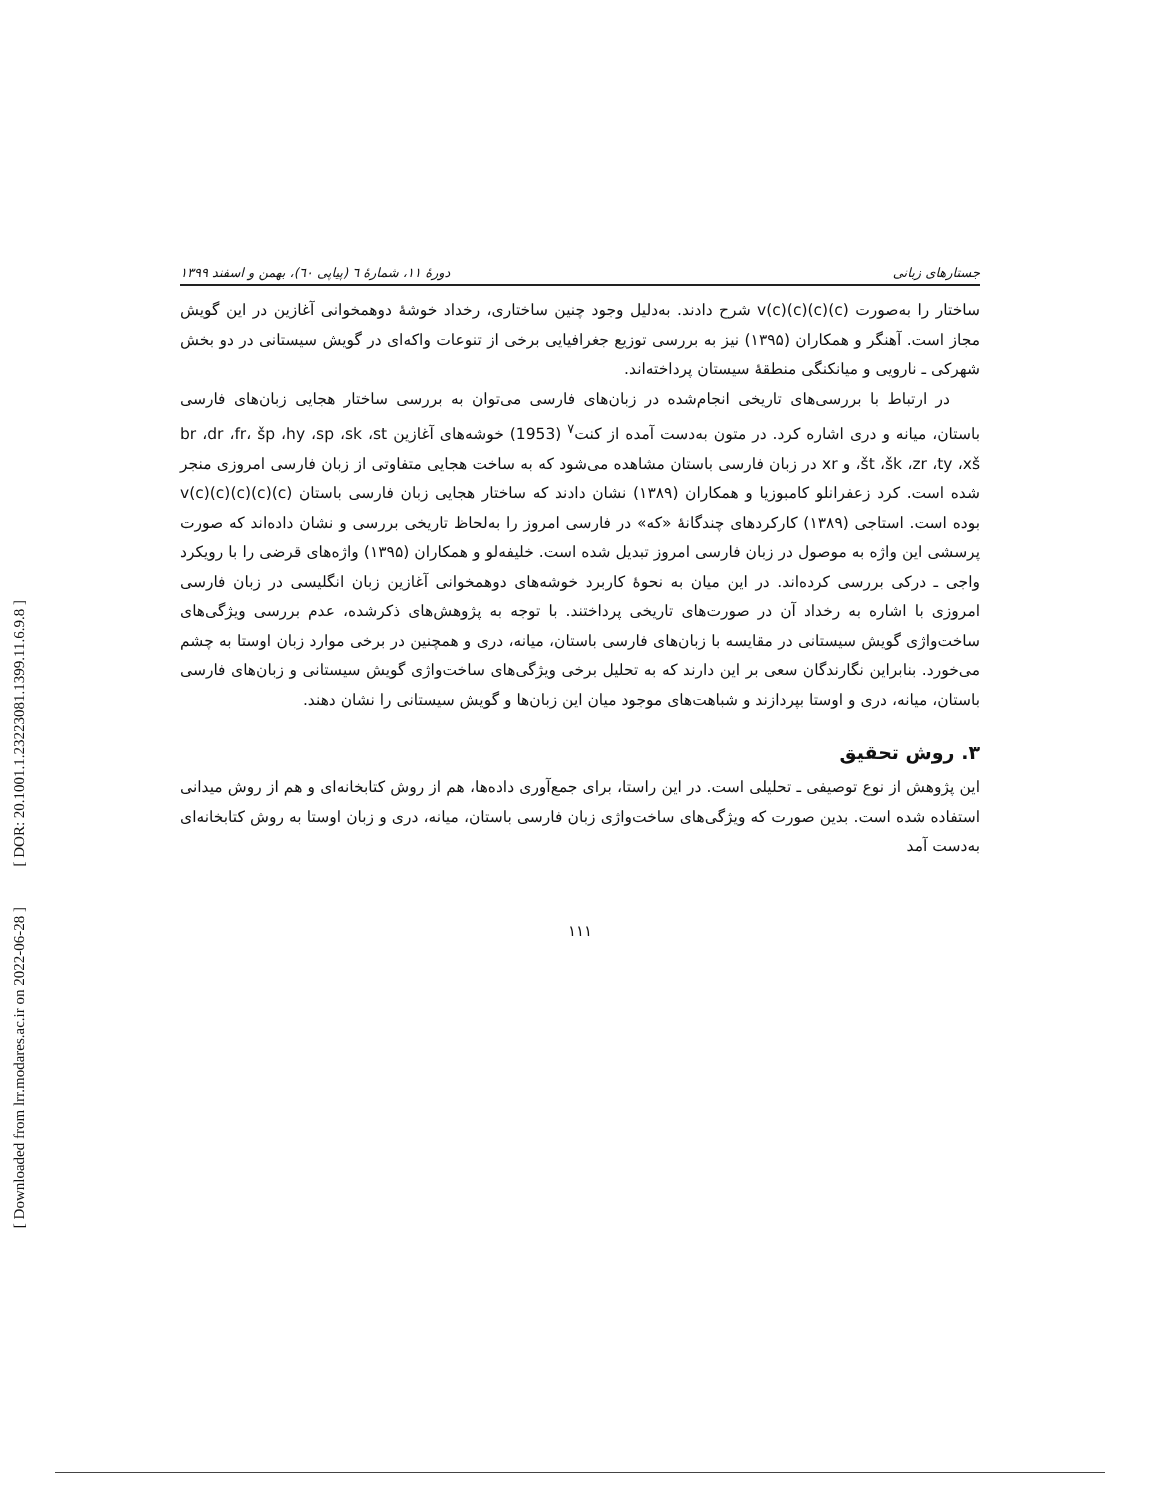[ DOR: 20.1001.1.23223081.1399.11.6.9.8 ]
[ Downloaded from lrr.modares.ac.ir on 2022-06-28 ]
جستارهای زبانی دورهٔ ۱۱، شمارهٔ ٦ (پیاپی ٦٠)، بهمن و اسفند ۱۳۹۹
ساختار را به‌صورت (c)(c)v(c)(c) شرح دادند. به‌دلیل وجود چنین ساختاری، رخداد خوشهٔ دوهمخوانی آغازین در این گویش مجاز است. آهنگر و همکاران (۱۳۹۵) نیز به بررسی توزیع جغرافیایی برخی از تنوعات واکه‌ای در گویش سیستانی در دو بخش شهرکی ـ نارویی و میانکنگی منطقهٔ سیستان پرداخته‌اند.
در ارتباط با بررسی‌های تاریخی انجام‌شده در زبان‌های فارسی می‌توان به بررسی ساختار هجایی زبان‌های فارسی باستان، میانه و دری اشاره کرد. در متون به‌دست آمده از کنت<sup>۷</sup> (1953) خوشه‌های آغازین br ،dr ،fr، šp ،hy ،sp ،sk ،st ،št ،šk ،zr ،ty ،xš و xr در زبان فارسی باستان مشاهده می‌شود که به ساخت هجایی متفاوتی از زبان فارسی امروزی منجر شده است. کرد زعفرانلو کامبوزیا و همکاران (۱۳۸۹) نشان دادند که ساختار هجایی زبان فارسی باستان (c)(c)(c)v(c)(c) بوده است. استاجی (۱۳۸۹) کارکردهای چندگانهٔ «که» در فارسی امروز را به‌لحاظ تاریخی بررسی و نشان داده‌اند که صورت پرسشی این واژه به موصول در زبان فارسی امروز تبدیل شده است. خلیفه‌لو و همکاران (۱۳۹۵) واژه‌های قرضی را با رویکرد واجی ـ درکی بررسی کرده‌اند. در این میان به نحوهٔ کاربرد خوشه‌های دوهمخوانی آغازین زبان انگلیسی در زبان فارسی امروزی با اشاره به رخداد آن در صورت‌های تاریخی پرداختند. با توجه به پژوهش‌های ذکرشده، عدم بررسی ویژگی‌های ساخت‌واژی گویش سیستانی در مقایسه با زبان‌های فارسی باستان، میانه، دری و همچنین در برخی موارد زبان اوستا به چشم می‌خورد. بنابراین نگارندگان سعی بر این دارند که به تحلیل برخی ویژگی‌های ساخت‌واژی گویش سیستانی و زبان‌های فارسی باستان، میانه، دری و اوستا بپردازند و شباهت‌های موجود میان این زبان‌ها و گویش سیستانی را نشان دهند.
۳. روش تحقیق
این پژوهش از نوع توصیفی ـ تحلیلی است. در این راستا، برای جمع‌آوری داده‌ها، هم از روش کتابخانه‌ای و هم از روش میدانی استفاده شده است. بدین صورت که ویژگی‌های ساخت‌واژی زبان فارسی باستان، میانه، دری و زبان اوستا به روش کتابخانه‌ای به‌دست آمد
۱۱۱